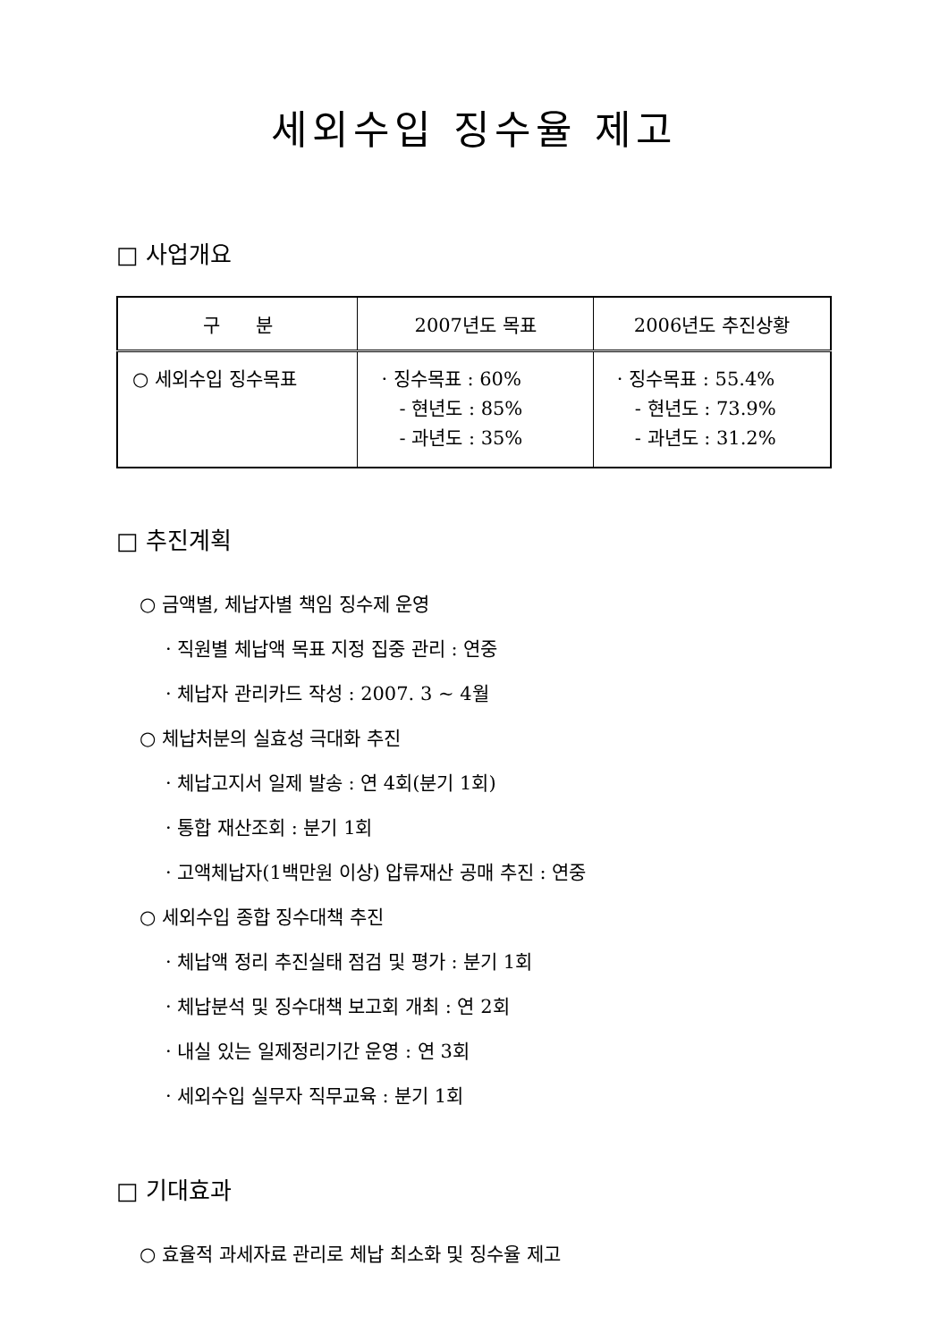세외수입 징수율 제고
□ 사업개요
| 구 분 | 2007년도 목표 | 2006년도 추진상황 |
| --- | --- | --- |
| ○ 세외수입 징수목표 | · 징수목표 : 60% - 현년도 : 85% - 과년도 : 35% | · 징수목표 : 55.4% - 현년도 : 73.9% - 과년도 : 31.2% |
□ 추진계획
○ 금액별, 체납자별 책임 징수제 운영
· 직원별 체납액 목표 지정 집중 관리 : 연중
· 체납자 관리카드 작성 : 2007. 3 ~ 4월
○ 체납처분의 실효성 극대화 추진
· 체납고지서 일제 발송 : 연 4회(분기 1회)
· 통합 재산조회 : 분기 1회
· 고액체납자(1백만원 이상) 압류재산 공매 추진 : 연중
○ 세외수입 종합 징수대책 추진
· 체납액 정리 추진실태 점검 및 평가 : 분기 1회
· 체납분석 및 징수대책 보고회 개최 : 연 2회
· 내실 있는 일제정리기간 운영 : 연 3회
· 세외수입 실무자 직무교육 : 분기 1회
□ 기대효과
○ 효율적 과세자료 관리로 체납 최소화 및 징수율 제고